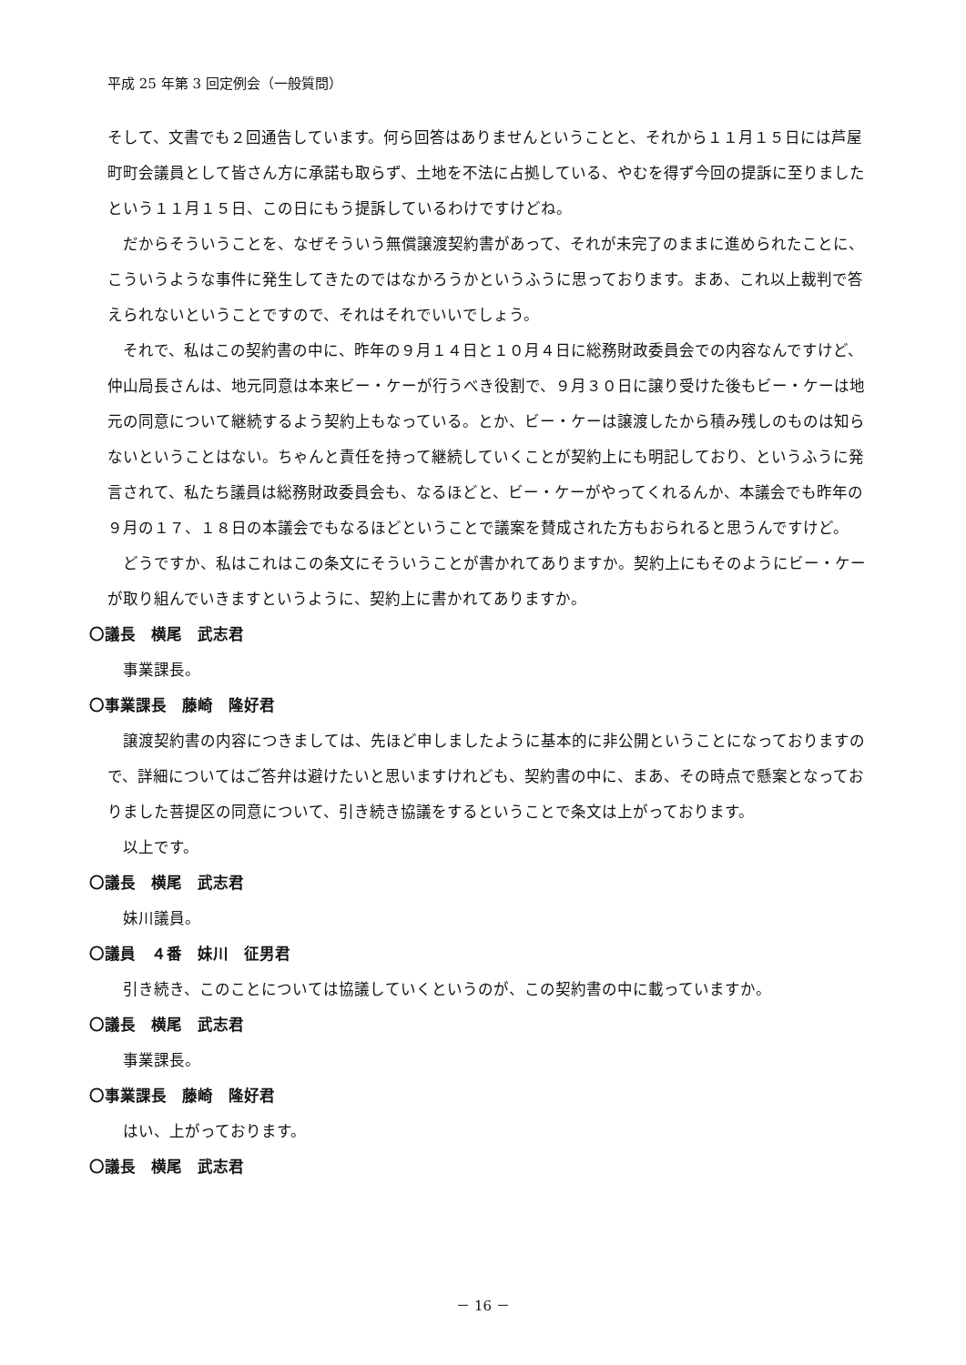平成 25 年第 3 回定例会（一般質問）
そして、文書でも２回通告しています。何ら回答はありませんということと、それから１１月１５日には芦屋町町会議員として皆さん方に承諾も取らず、土地を不法に占拠している、やむを得ず今回の提訴に至りましたという１１月１５日、この日にもう提訴しているわけですけどね。
だからそういうことを、なぜそういう無償譲渡契約書があって、それが未完了のままに進められたことに、こういうような事件に発生してきたのではなかろうかというふうに思っております。まあ、これ以上裁判で答えられないということですので、それはそれでいいでしょう。
それで、私はこの契約書の中に、昨年の９月１４日と１０月４日に総務財政委員会での内容なんですけど、仲山局長さんは、地元同意は本来ビー・ケーが行うべき役割で、９月３０日に譲り受けた後もビー・ケーは地元の同意について継続するよう契約上もなっている。とか、ビー・ケーは譲渡したから積み残しのものは知らないということはない。ちゃんと責任を持って継続していくことが契約上にも明記しており、というふうに発言されて、私たち議員は総務財政委員会も、なるほどと、ビー・ケーがやってくれるんか、本議会でも昨年の９月の１７、１８日の本議会でもなるほどということで議案を賛成された方もおられると思うんですけど。
どうですか、私はこれはこの条文にそういうことが書かれてありますか。契約上にもそのようにビー・ケーが取り組んでいきますというように、契約上に書かれてありますか。
〇議長　横尾　武志君
事業課長。
〇事業課長　藤崎　隆好君
譲渡契約書の内容につきましては、先ほど申しましたように基本的に非公開ということになっておりますので、詳細についてはご答弁は避けたいと思いますけれども、契約書の中に、まあ、その時点で懸案となっておりました菩提区の同意について、引き続き協議をするということで条文は上がっております。
以上です。
〇議長　横尾　武志君
妹川議員。
〇議員　４番　妹川　征男君
引き続き、このことについては協議していくというのが、この契約書の中に載っていますか。
〇議長　横尾　武志君
事業課長。
〇事業課長　藤崎　隆好君
はい、上がっております。
〇議長　横尾　武志君
－ 16 －